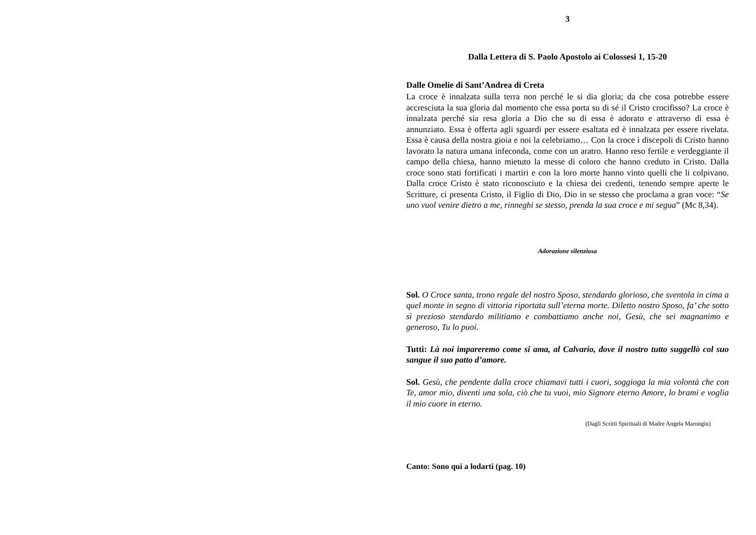3
Dalla Lettera di S. Paolo Apostolo ai Colossesi 1, 15-20
Dalle Omelie di Sant’Andrea di Creta
La croce è innalzata sulla terra non perché le si dia gloria; da che cosa potrebbe essere accresciuta la sua gloria dal momento che essa porta su di sé il Cristo crocifisso? La croce è innalzata perché sia resa gloria a Dio che su di essa è adorato e attraverso di essa è annunziato. Essa è offerta agli sguardi per essere esaltata ed è innalzata per essere rivelata. Essa è causa della nostra gioia e noi la celebriamo… Con la croce i discepoli di Cristo hanno lavorato la natura umana infeconda, come con un aratro. Hanno reso fertile e verdeggiante il campo della chiesa, hanno mietuto la messe di coloro che hanno creduto in Cristo. Dalla croce sono stati fortificati i martiri e con la loro morte hanno vinto quelli che li colpivano. Dalla croce Cristo è stato riconosciuto e la chiesa dei credenti, tenendo sempre aperte le Scritture, ci presenta Cristo, il Figlio di Dio, Dio in se stesso che proclama a gran voce: “Se uno vuol venire dietro a me, rinneghi se stesso, prenda la sua croce e mi segua” (Mc 8,34).
Adorazione silenziosa
Sol. O Croce santa, trono regale del nostro Sposo, stendardo glorioso, che sventola in cima a quel monte in segno di vittoria riportata sull’eterna morte. Diletto nostro Sposo, fa’ che sotto sì prezioso stendardo militiamo e combattiamo anche noi, Gesù, che sei magnanimo e generoso, Tu lo puoi.
Tutti: Là noi impareremo come si ama, al Calvario, dove il nostro tutto suggellò col suo sangue il suo patto d’amore.
Sol. Gesù, che pendente dalla croce chiamavi tutti i cuori, soggioga la mia volontà che con Te, amor mio, diventi una sola, ciò che tu vuoi, mio Signore eterno Amore, lo brami e voglia il mio cuore in eterno.
(Dagli Scritti Spirituali di Madre Angela Marongiu)
Canto: Sono qui a lodarti (pag. 10)